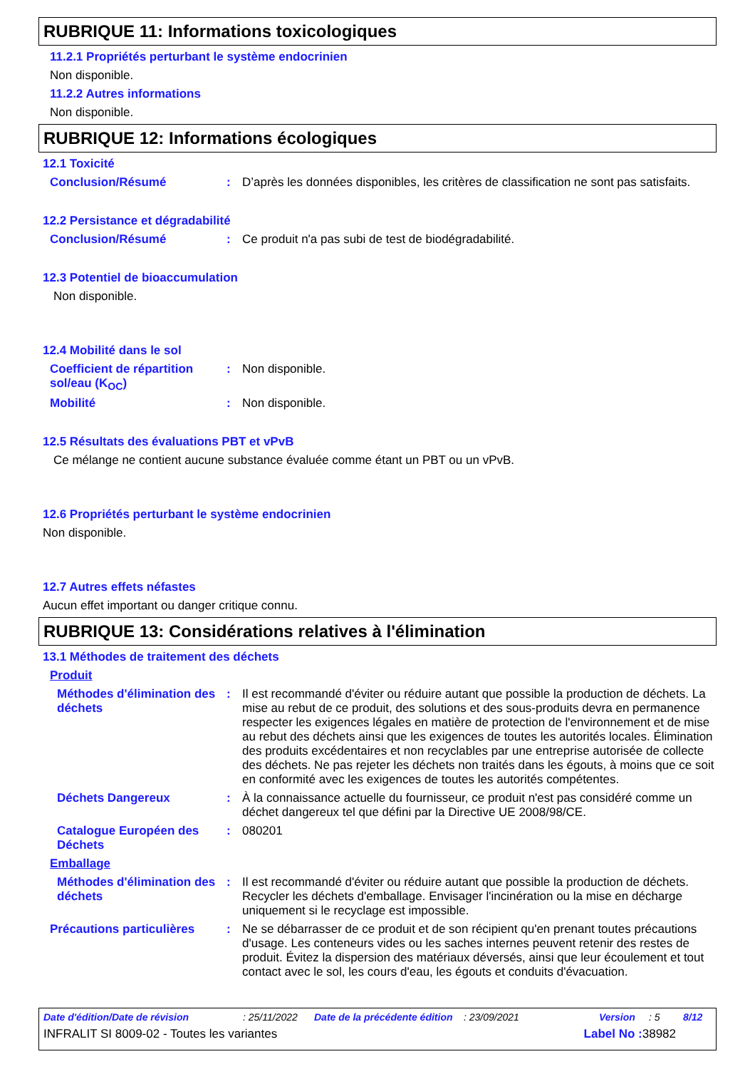RUBRIQUE 11: Informations toxicologiques
11.2.1 Propriétés perturbant le système endocrinien
Non disponible.
11.2.2 Autres informations
Non disponible.
RUBRIQUE 12: Informations écologiques
12.1 Toxicité
Conclusion/Résumé :
D’après les données disponibles, les critères de classification ne sont pas satisfaits.
12.2 Persistance et dégradabilité
Conclusion/Résumé :
Ce produit n'a pas subi de test de biodégradabilité.
12.3 Potentiel de bioaccumulation
Non disponible.
12.4 Mobilité dans le sol
Coefficient de répartition sol/eau (K<sub>OC</sub>)
:
Non disponible.
Mobilité :
Non disponible.
12.5 Résultats des évaluations PBT et vPvB
Ce mélange ne contient aucune substance évaluée comme étant un PBT ou un vPvB.
12.6 Propriétés perturbant le système endocrinien
Non disponible.
12.7 Autres effets néfastes
Aucun effet important ou danger critique connu.
RUBRIQUE 13: Considérations relatives à l'élimination
13.1 Méthodes de traitement des déchets
Produit
Méthodes d'élimination des déchets
:
Il est recommandé d'éviter ou réduire autant que possible la production de déchets. La mise au rebut de ce produit, des solutions et des sous-produits devra en permanence respecter les exigences légales en matière de protection de l'environnement et de mise au rebut des déchets ainsi que les exigences de toutes les autorités locales. Élimination des produits excédentaires et non recyclables par une entreprise autorisée de collecte des déchets. Ne pas rejeter les déchets non traités dans les égouts, à moins que ce soit en conformité avec les exigences de toutes les autorités compétentes.
Déchets Dangereux :
À la connaissance actuelle du fournisseur, ce produit n'est pas considéré comme un déchet dangereux tel que défini par la Directive UE 2008/98/CE.
Catalogue Européen des Déchets
:
080201
Emballage
Méthodes d'élimination des déchets
:
Il est recommandé d'éviter ou réduire autant que possible la production de déchets. Recycler les déchets d'emballage. Envisager l'incinération ou la mise en décharge uniquement si le recyclage est impossible.
Précautions particulières
:
Ne se débarrasser de ce produit et de son récipient qu'en prenant toutes précautions d'usage. Les conteneurs vides ou les saches internes peuvent retenir des restes de produit. Évitez la dispersion des matériaux déversés, ainsi que leur écoulement et tout contact avec le sol, les cours d'eau, les égouts et conduits d'évacuation.
Date d'édition/Date de révision: 25/11/2022 Date de la précédente édition: 23/09/2021 Version: 5 8/12
INFRALIT SI 8009-02 - Toutes les variantes Label No : 38982